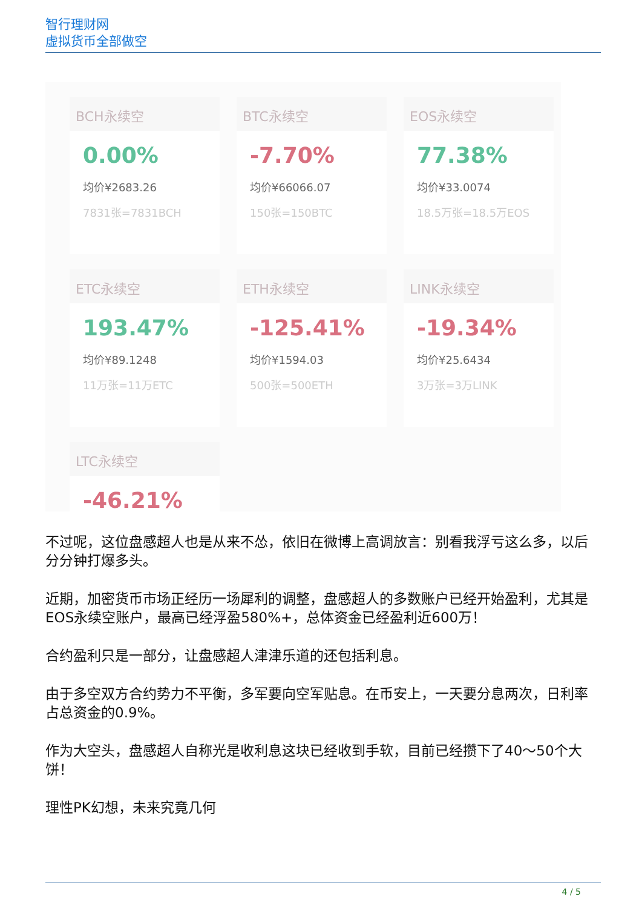智行理财网
虚拟货币全部做空
BCH永续空
0.00%
均价¥2683.26
7831张=7831BCH
BTC永续空
-7.70%
均价¥66066.07
150张=150BTC
EOS永续空
77.38%
均价¥33.0074
18.5万张=18.5万EOS
ETC永续空
193.47%
均价¥89.1248
11万张=11万ETC
ETH永续空
-125.41%
均价¥1594.03
500张=500ETH
LINK永续空
-19.34%
均价¥25.6434
3万张=3万LINK
LTC永续空
-46.21%
不过呢，这位盘感超人也是从来不怂，依旧在微博上高调放言：别看我浮亏这么多，以后分分钟打爆多头。
近期，加密货币市场正经历一场犀利的调整，盘感超人的多数账户已经开始盈利，尤其是EOS永续空账户，最高已经浮盈580%+，总体资金已经盈利近600万！
合约盈利只是一部分，让盘感超人津津乐道的还包括利息。
由于多空双方合约势力不平衡，多军要向空军贴息。在币安上，一天要分息两次，日利率占总资金的0.9%。
作为大空头，盘感超人自称光是收利息这块已经收到手软，目前已经攒下了40～50个大饼！
理性PK幻想，未来究竟几何
4 / 5